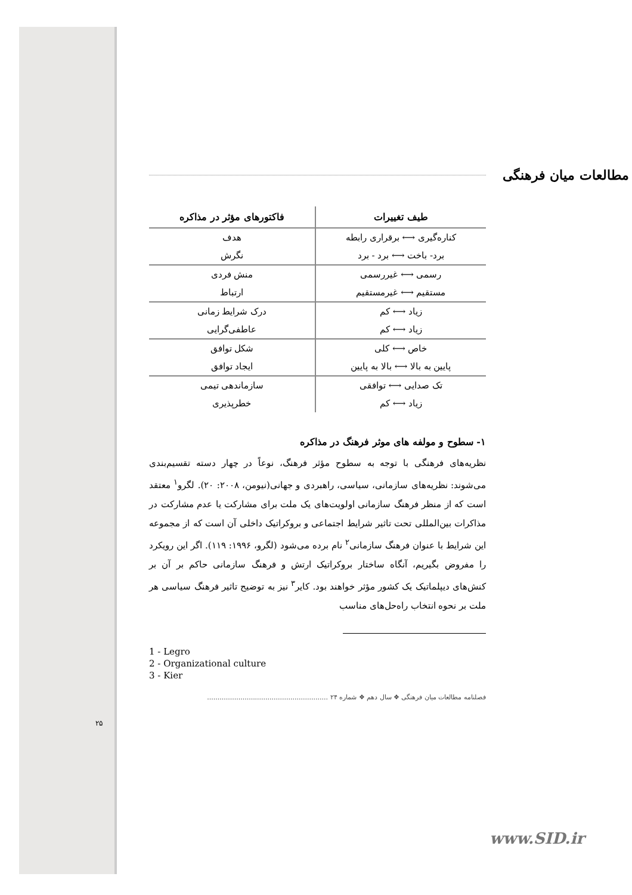مطالعات میان فرهنگی
| طیف تغییرات | فاکتورهای مؤثر در مذاکره |
| --- | --- |
| کناره‌گیری ⟷ برقراری رابطه | هدف |
| برد- باخت ⟷ برد - برد | نگرش |
| رسمی ⟷ غیررسمی | منش فردی |
| مستقیم ⟷ غیرمستقیم | ارتباط |
| زیاد ⟷ کم | درک شرایط زمانی |
| زیاد ⟷ کم | عاطفی‌گرایی |
| خاص ⟷ کلی | شکل توافق |
| پایین به بالا ⟷ بالا به پایین | ایجاد توافق |
| تک صدایی ⟷ توافقی | سازماندهی تیمی |
| زیاد ⟷ کم | خطرپذیری |
۱- سطوح و مولفه های موثر فرهنگ در مذاکره
نظریه‌های فرهنگی با توجه به سطوح مؤثر فرهنگ، نوعاً در چهار دسته تقسیم‌بندی می‌شوند: نظریه‌های سازمانی، سیاسی، راهبردی و جهانی(نیومن، ۲۰۰۸: ۲۰). لگرو<sup>۱</sup> معتقد است که از منظر فرهنگ سازمانی اولویت‌های یک ملت برای مشارکت یا عدم مشارکت در مذاکرات بین‌المللی تحت تاثیر شرایط اجتماعی و بروکراتیک داخلی آن است که از مجموعه این شرایط با عنوان فرهنگ سازمانی<sup>۲</sup> نام برده می‌شود (لگرو، ۱۹۹۶: ۱۱۹). اگر این رویکرد را مفروض بگیریم، آنگاه ساختار بروکراتیک ارتش و فرهنگ سازمانی حاکم بر آن بر کنش‌های دیپلماتیک یک کشور مؤثر خواهند بود. کایر<sup>۳</sup> نیز به توضیح تاثیر فرهنگ سیاسی هر ملت بر نحوه انتخاب راه‌حل‌های مناسب
1 - Legro
2 - Organizational culture
3 - Kier
فصلنامه مطالعات میان فرهنگی ❖ سال دهم ❖ شماره ۲۴ ..........................................................
۲۵
www.SID.ir